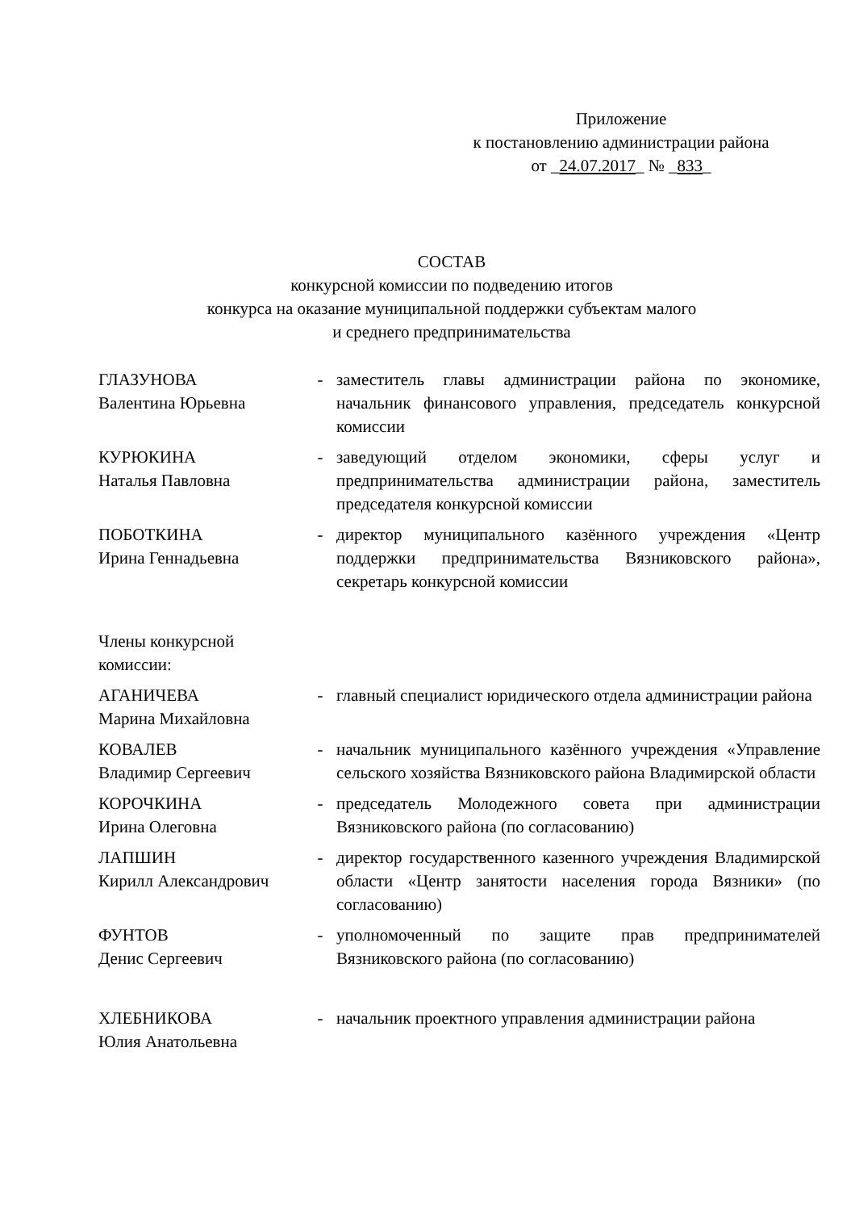Приложение
к постановлению администрации района
от _24.07.2017_ № _833_
СОСТАВ
конкурсной комиссии по подведению итогов
конкурса на оказание муниципальной поддержки субъектам малого
и среднего предпринимательства
| ГЛАЗУНОВА Валентина Юрьевна | - | заместитель главы администрации района по экономике, начальник финансового управления, председатель конкурсной комиссии |
| КУРЮКИНА Наталья Павловна | - | заведующий отделом экономики, сферы услуг и предпринимательства администрации района, заместитель председателя конкурсной комиссии |
| ПОБОТКИНА Ирина Геннадьевна | - | директор муниципального казённого учреждения «Центр поддержки предпринимательства Вязниковского района», секретарь конкурсной комиссии |
| Члены конкурсной комиссии: | | |
| АГАНИЧЕВА Марина Михайловна | - | главный специалист юридического отдела администрации района |
| КОВАЛЕВ Владимир Сергеевич | - | начальник муниципального казённого учреждения «Управление сельского хозяйства Вязниковского района Владимирской области |
| КОРОЧКИНА Ирина Олеговна | - | председатель Молодежного совета при администрации Вязниковского района (по согласованию) |
| ЛАПШИН Кирилл Александрович | - | директор государственного казенного учреждения Владимирской области «Центр занятости населения города Вязники» (по согласованию) |
| ФУНТОВ Денис Сергеевич | - | уполномоченный по защите прав предпринимателей Вязниковского района (по согласованию) |
| ХЛЕБНИКОВА Юлия Анатольевна | - | начальник проектного управления администрации района |